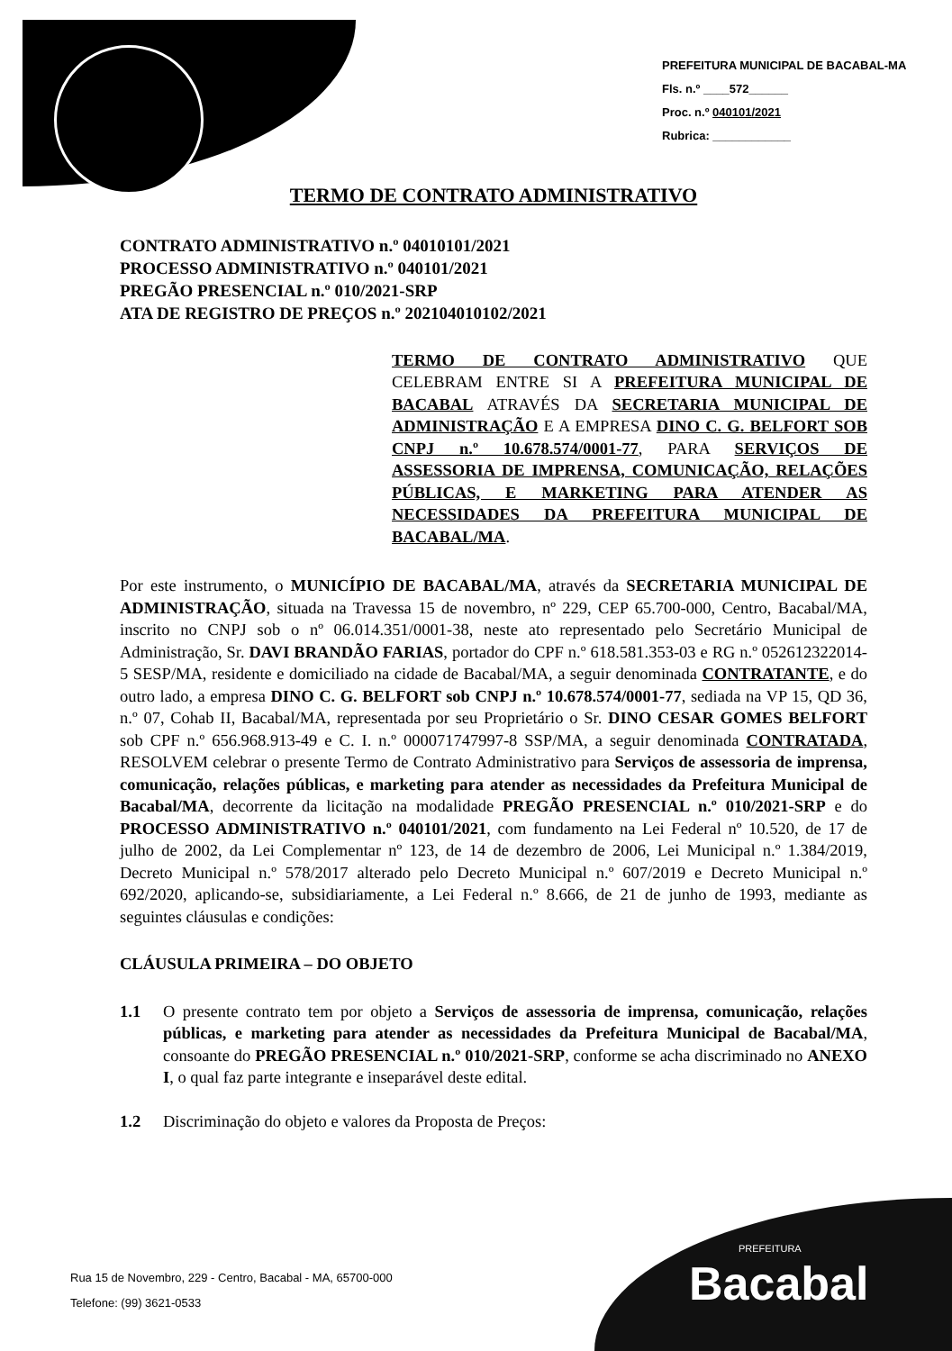PREFEITURA MUNICIPAL DE BACABAL-MA
Fls. n.º ____572______
Proc. n.º 040101/2021
Rubrica: ____________
TERMO DE CONTRATO ADMINISTRATIVO
CONTRATO ADMINISTRATIVO n.º 04010101/2021
PROCESSO ADMINISTRATIVO n.º 040101/2021
PREGÃO PRESENCIAL n.º 010/2021-SRP
ATA DE REGISTRO DE PREÇOS n.º 202104010102/2021
TERMO DE CONTRATO ADMINISTRATIVO QUE CELEBRAM ENTRE SI A PREFEITURA MUNICIPAL DE BACABAL ATRAVÉS DA SECRETARIA MUNICIPAL DE ADMINISTRAÇÃO E A EMPRESA DINO C. G. BELFORT SOB CNPJ n.º 10.678.574/0001-77, PARA SERVIÇOS DE ASSESSORIA DE IMPRENSA, COMUNICAÇÃO, RELAÇÕES PÚBLICAS, E MARKETING PARA ATENDER AS NECESSIDADES DA PREFEITURA MUNICIPAL DE BACABAL/MA.
Por este instrumento, o MUNICÍPIO DE BACABAL/MA, através da SECRETARIA MUNICIPAL DE ADMINISTRAÇÃO, situada na Travessa 15 de novembro, nº 229, CEP 65.700-000, Centro, Bacabal/MA, inscrito no CNPJ sob o nº 06.014.351/0001-38, neste ato representado pelo Secretário Municipal de Administração, Sr. DAVI BRANDÃO FARIAS, portador do CPF n.º 618.581.353-03 e RG n.º 052612322014-5 SESP/MA, residente e domiciliado na cidade de Bacabal/MA, a seguir denominada CONTRATANTE, e do outro lado, a empresa DINO C. G. BELFORT sob CNPJ n.º 10.678.574/0001-77, sediada na VP 15, QD 36, n.º 07, Cohab II, Bacabal/MA, representada por seu Proprietário o Sr. DINO CESAR GOMES BELFORT sob CPF n.º 656.968.913-49 e C. I. n.º 000071747997-8 SSP/MA, a seguir denominada CONTRATADA, RESOLVEM celebrar o presente Termo de Contrato Administrativo para Serviços de assessoria de imprensa, comunicação, relações públicas, e marketing para atender as necessidades da Prefeitura Municipal de Bacabal/MA, decorrente da licitação na modalidade PREGÃO PRESENCIAL n.º 010/2021-SRP e do PROCESSO ADMINISTRATIVO n.º 040101/2021, com fundamento na Lei Federal nº 10.520, de 17 de julho de 2002, da Lei Complementar nº 123, de 14 de dezembro de 2006, Lei Municipal n.º 1.384/2019, Decreto Municipal n.º 578/2017 alterado pelo Decreto Municipal n.º 607/2019 e Decreto Municipal n.º 692/2020, aplicando-se, subsidiariamente, a Lei Federal n.º 8.666, de 21 de junho de 1993, mediante as seguintes cláusulas e condições:
CLÁUSULA PRIMEIRA – DO OBJETO
1.1 O presente contrato tem por objeto a Serviços de assessoria de imprensa, comunicação, relações públicas, e marketing para atender as necessidades da Prefeitura Municipal de Bacabal/MA, consoante do PREGÃO PRESENCIAL n.º 010/2021-SRP, conforme se acha discriminado no ANEXO I, o qual faz parte integrante e inseparável deste edital.
1.2 Discriminação do objeto e valores da Proposta de Preços:
Rua 15 de Novembro, 229 - Centro, Bacabal - MA, 65700-000
Telefone: (99) 3621-0533
PREFEITURA
Bacabal